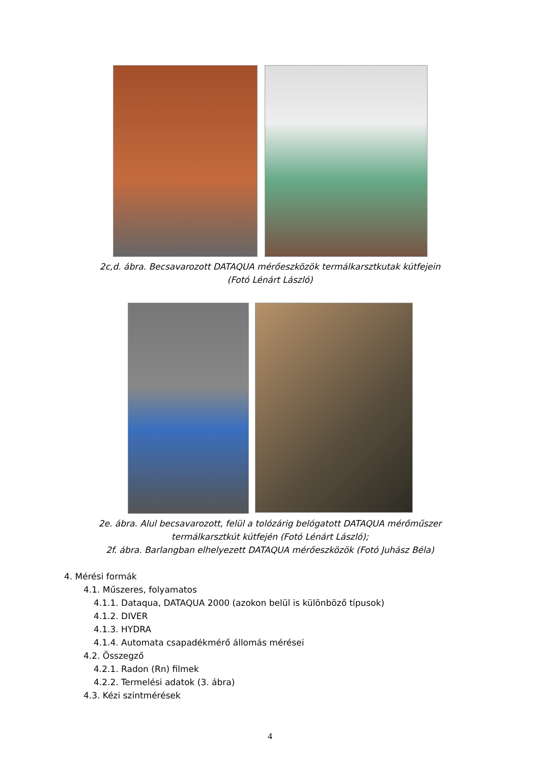2c,d. ábra. Becsavarozott DATAQUA mérőeszközök termálkarsztkutak kútfejein
(Fotó Lénárt László)
2e. ábra. Alul becsavarozott, felül a tolózárig belógatott DATAQUA mérőműszer
termálkarsztkút kútfején (Fotó Lénárt László);
2f. ábra. Barlangban elhelyezett DATAQUA mérőeszközök (Fotó Juhász Béla)
4. Mérési formák
4.1. Műszeres, folyamatos
4.1.1. Dataqua, DATAQUA 2000 (azokon belül is különböző típusok)
4.1.2. DIVER
4.1.3. HYDRA
4.1.4. Automata csapadékmérő állomás mérései
4.2. Összegző
4.2.1. Radon (Rn) filmek
4.2.2. Termelési adatok (3. ábra)
4.3. Kézi szintmérések
4